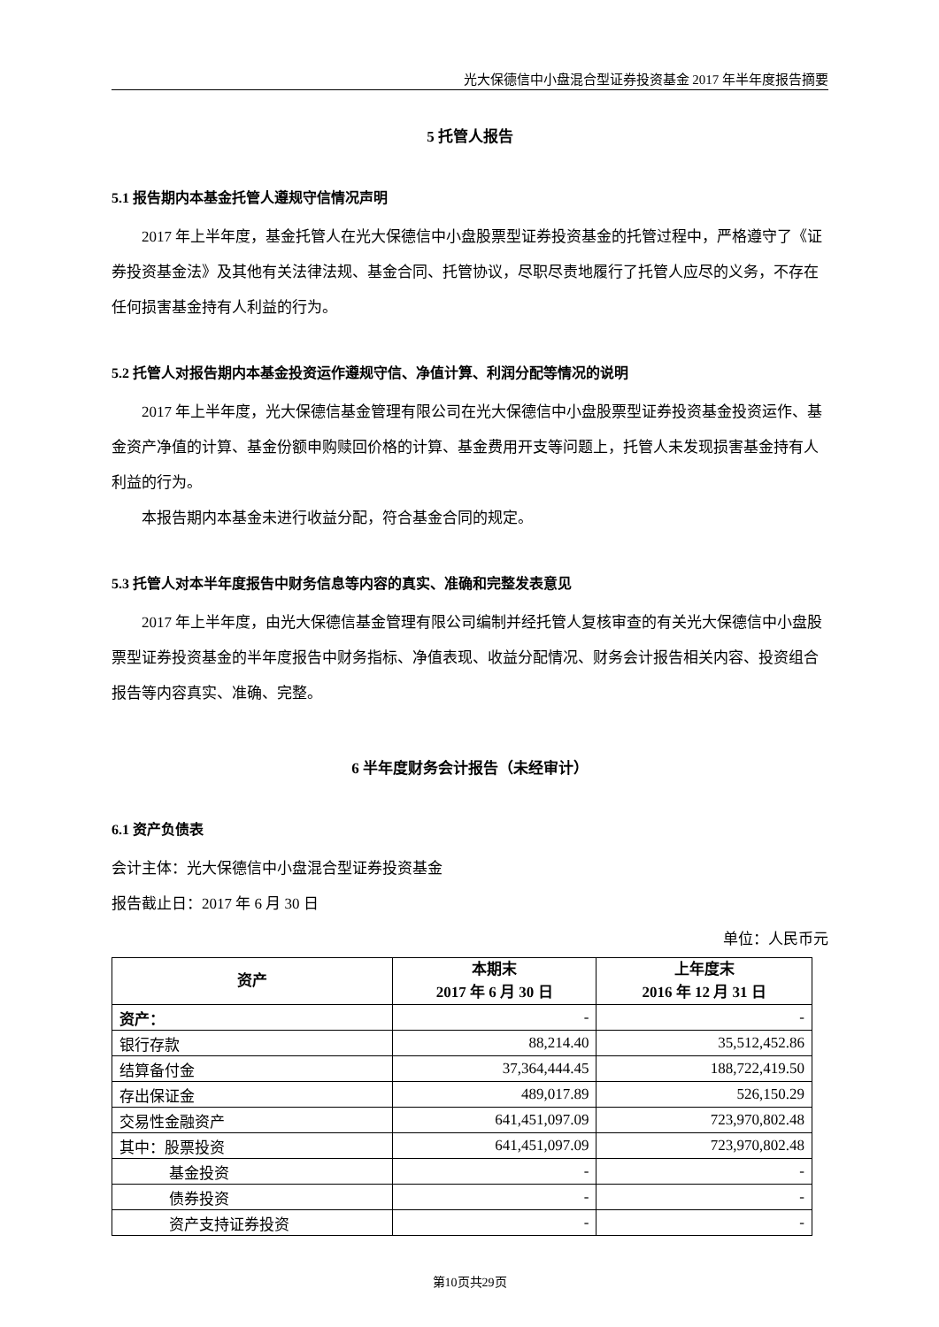光大保德信中小盘混合型证券投资基金 2017 年半年度报告摘要
5 托管人报告
5.1 报告期内本基金托管人遵规守信情况声明
2017 年上半年度，基金托管人在光大保德信中小盘股票型证券投资基金的托管过程中，严格遵守了《证券投资基金法》及其他有关法律法规、基金合同、托管协议，尽职尽责地履行了托管人应尽的义务，不存在任何损害基金持有人利益的行为。
5.2 托管人对报告期内本基金投资运作遵规守信、净值计算、利润分配等情况的说明
2017 年上半年度，光大保德信基金管理有限公司在光大保德信中小盘股票型证券投资基金投资运作、基金资产净值的计算、基金份额申购赎回价格的计算、基金费用开支等问题上，托管人未发现损害基金持有人利益的行为。
本报告期内本基金未进行收益分配，符合基金合同的规定。
5.3 托管人对本半年度报告中财务信息等内容的真实、准确和完整发表意见
2017 年上半年度，由光大保德信基金管理有限公司编制并经托管人复核审查的有关光大保德信中小盘股票型证券投资基金的半年度报告中财务指标、净值表现、收益分配情况、财务会计报告相关内容、投资组合报告等内容真实、准确、完整。
6 半年度财务会计报告（未经审计）
6.1 资产负债表
会计主体：光大保德信中小盘混合型证券投资基金
报告截止日：2017 年 6 月 30 日
单位：人民币元
| 资产 | 本期末 2017 年 6 月 30 日 | 上年度末 2016 年 12 月 31 日 |
| --- | --- | --- |
| 资产： | - | - |
| 银行存款 | 88,214.40 | 35,512,452.86 |
| 结算备付金 | 37,364,444.45 | 188,722,419.50 |
| 存出保证金 | 489,017.89 | 526,150.29 |
| 交易性金融资产 | 641,451,097.09 | 723,970,802.48 |
| 其中：股票投资 | 641,451,097.09 | 723,970,802.48 |
| 基金投资 | - | - |
| 债券投资 | - | - |
| 资产支持证券投资 | - | - |
第10页共29页